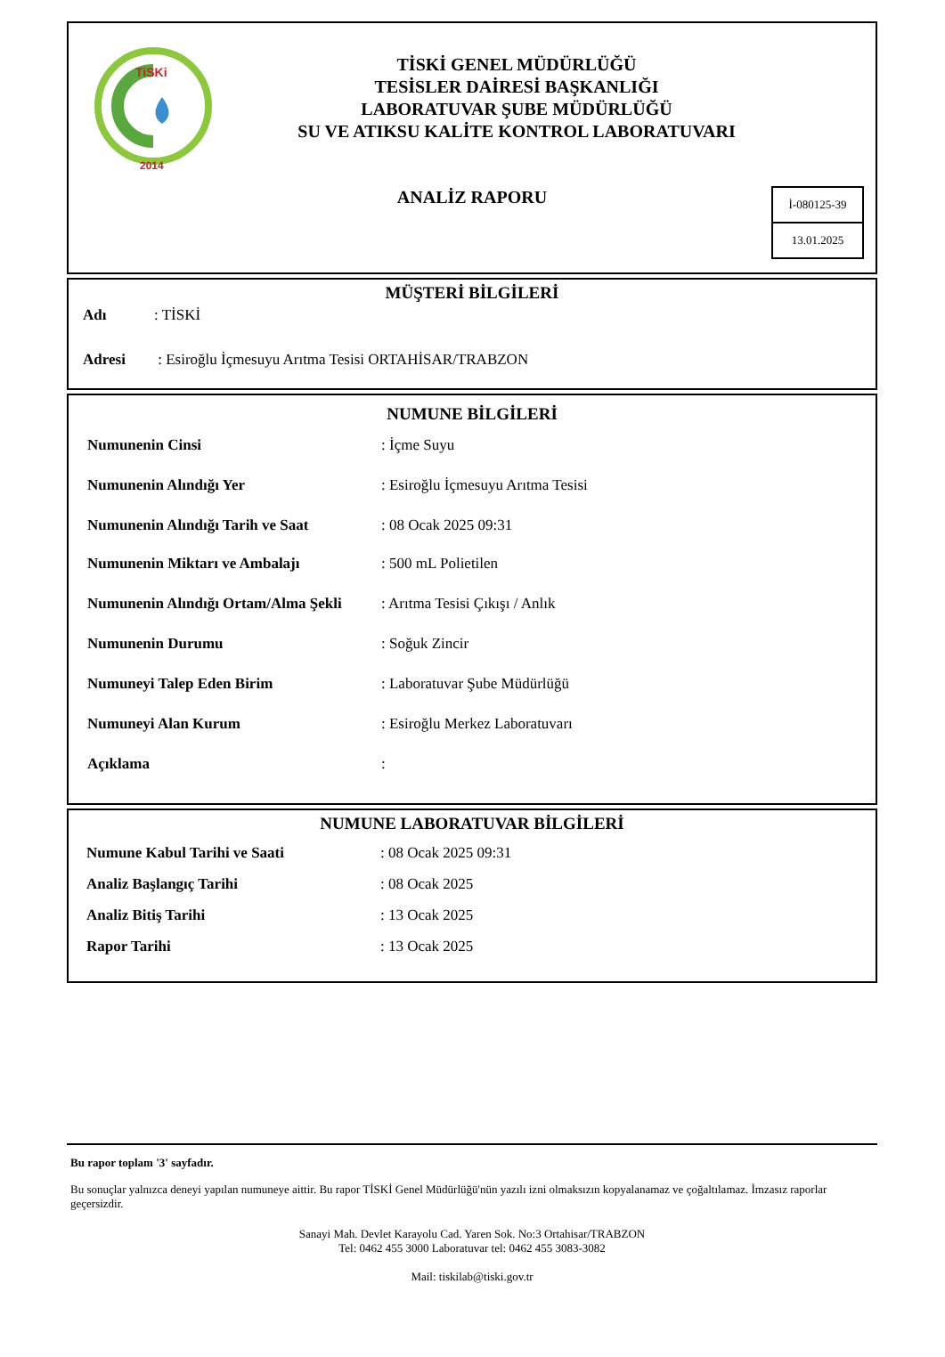TiSKi
2014
TİSKİ GENEL MÜDÜRLÜĞÜ
TESİSLER DAİRESİ BAŞKANLIĞI
LABORATUVAR ŞUBE MÜDÜRLÜĞÜ
SU VE ATIKSU KALİTE KONTROL LABORATUVARI
ANALİZ RAPORU
İ-080125-39
13.01.2025
MÜŞTERİ BİLGİLERİ
| Adı | : TİSKİ |
| Adresi | : Esiroğlu İçmesuyu Arıtma Tesisi ORTAHİSAR/TRABZON |
NUMUNE BİLGİLERİ
| Numunenin Cinsi | : İçme Suyu |
| Numunenin Alındığı Yer | : Esiroğlu İçmesuyu Arıtma Tesisi |
| Numunenin Alındığı Tarih ve Saat | : 08 Ocak 2025 09:31 |
| Numunenin Miktarı ve Ambalajı | : 500 mL Polietilen |
| Numunenin Alındığı Ortam/Alma Şekli | : Arıtma Tesisi Çıkışı / Anlık |
| Numunenin Durumu | : Soğuk Zincir |
| Numuneyi Talep Eden Birim | : Laboratuvar Şube Müdürlüğü |
| Numuneyi Alan Kurum | : Esiroğlu Merkez Laboratuvarı |
| Açıklama | : |
NUMUNE LABORATUVAR BİLGİLERİ
| Numune Kabul Tarihi ve Saati | : 08 Ocak 2025 09:31 |
| Analiz Başlangıç Tarihi | : 08 Ocak 2025 |
| Analiz Bitiş Tarihi | : 13 Ocak 2025 |
| Rapor Tarihi | : 13 Ocak 2025 |
Bu rapor toplam '3' sayfadır.
Bu sonuçlar yalnızca deneyi yapılan numuneye aittir. Bu rapor TİSKİ Genel Müdürlüğü'nün yazılı izni olmaksızın kopyalanamaz ve çoğaltılamaz. İmzasız raporlar geçersizdir.
Sanayi Mah. Devlet Karayolu Cad. Yaren Sok. No:3 Ortahisar/TRABZON
Tel: 0462 455 3000 Laboratuvar tel: 0462 455 3083-3082
Mail: tiskilab@tiski.gov.tr